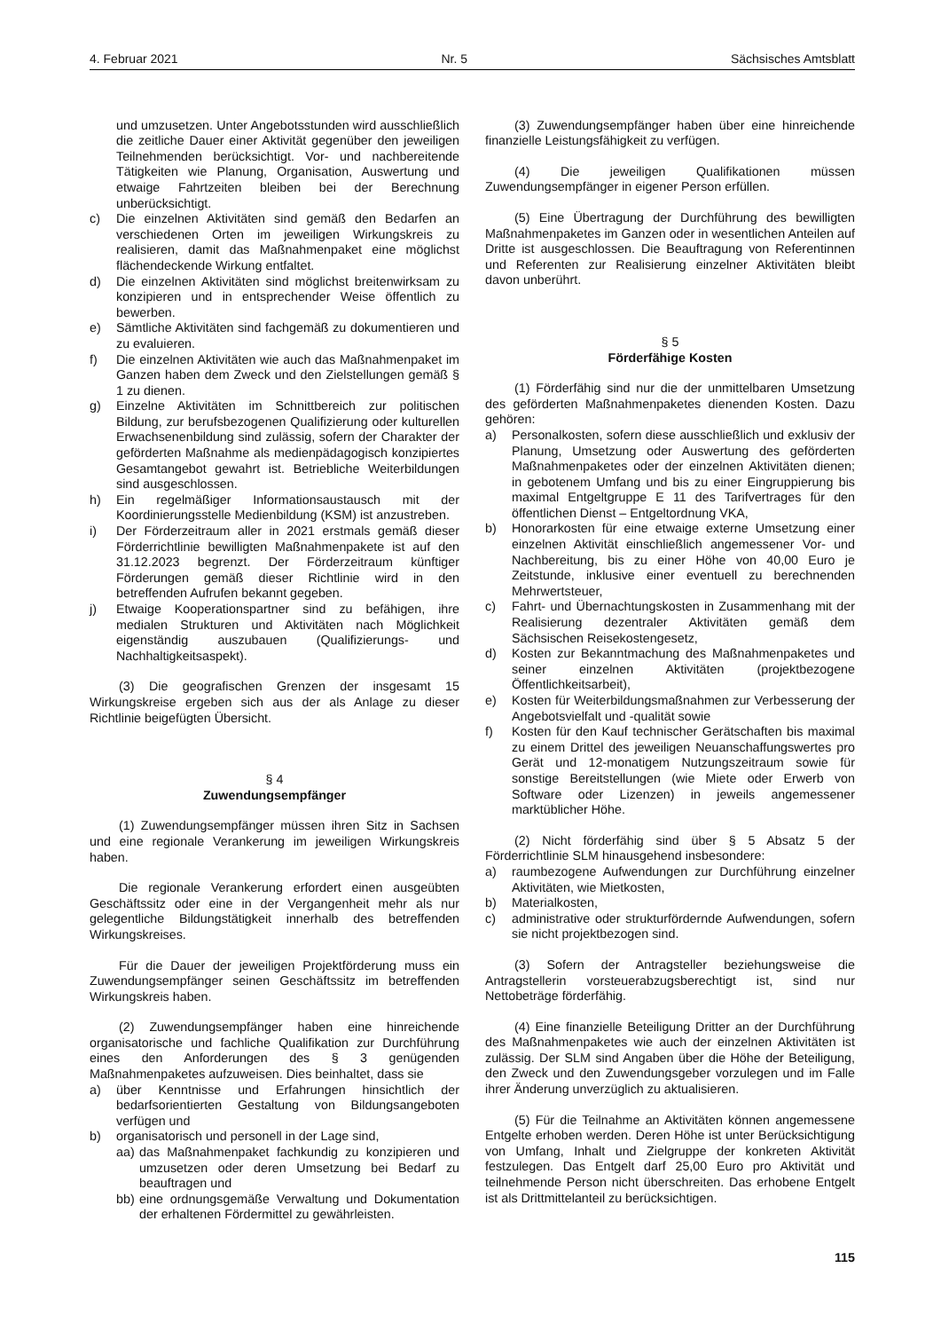4. Februar 2021 Nr. 5 Sächsisches Amtsblatt
und umzusetzen. Unter Angebotsstunden wird ausschließlich die zeitliche Dauer einer Aktivität gegenüber den jeweiligen Teilnehmenden berücksichtigt. Vor- und nachbereitende Tätigkeiten wie Planung, Organisation, Auswertung und etwaige Fahrtzeiten bleiben bei der Berechnung unberücksichtigt.
c) Die einzelnen Aktivitäten sind gemäß den Bedarfen an verschiedenen Orten im jeweiligen Wirkungskreis zu realisieren, damit das Maßnahmenpaket eine möglichst flächendeckende Wirkung entfaltet.
d) Die einzelnen Aktivitäten sind möglichst breitenwirksam zu konzipieren und in entsprechender Weise öffentlich zu bewerben.
e) Sämtliche Aktivitäten sind fachgemäß zu dokumentieren und zu evaluieren.
f) Die einzelnen Aktivitäten wie auch das Maßnahmenpaket im Ganzen haben dem Zweck und den Zielstellungen gemäß § 1 zu dienen.
g) Einzelne Aktivitäten im Schnittbereich zur politischen Bildung, zur berufsbezogenen Qualifizierung oder kulturellen Erwachsenenbildung sind zulässig, sofern der Charakter der geförderten Maßnahme als medienpädagogisch konzipiertes Gesamtangebot gewahrt ist. Betriebliche Weiterbildungen sind ausgeschlossen.
h) Ein regelmäßiger Informationsaustausch mit der Koordinierungsstelle Medienbildung (KSM) ist anzustreben.
i) Der Förderzeitraum aller in 2021 erstmals gemäß dieser Förderrichtlinie bewilligten Maßnahmenpakete ist auf den 31.12.2023 begrenzt. Der Förderzeitraum künftiger Förderungen gemäß dieser Richtlinie wird in den betreffenden Aufrufen bekannt gegeben.
j) Etwaige Kooperationspartner sind zu befähigen, ihre medialen Strukturen und Aktivitäten nach Möglichkeit eigenständig auszubauen (Qualifizierungs- und Nachhaltigkeitsaspekt).
(3) Die geografischen Grenzen der insgesamt 15 Wirkungskreise ergeben sich aus der als Anlage zu dieser Richtlinie beigefügten Übersicht.
§ 4
Zuwendungsempfänger
(1) Zuwendungsempfänger müssen ihren Sitz in Sachsen und eine regionale Verankerung im jeweiligen Wirkungskreis haben.
Die regionale Verankerung erfordert einen ausgeübten Geschäftssitz oder eine in der Vergangenheit mehr als nur gelegentliche Bildungstätigkeit innerhalb des betreffenden Wirkungskreises.
Für die Dauer der jeweiligen Projektförderung muss ein Zuwendungsempfänger seinen Geschäftssitz im betreffenden Wirkungskreis haben.
(2) Zuwendungsempfänger haben eine hinreichende organisatorische und fachliche Qualifikation zur Durchführung eines den Anforderungen des § 3 genügenden Maßnahmenpaketes aufzuweisen. Dies beinhaltet, dass sie
a) über Kenntnisse und Erfahrungen hinsichtlich der bedarfsorientierten Gestaltung von Bildungsangeboten verfügen und
b) organisatorisch und personell in der Lage sind,
aa) das Maßnahmenpaket fachkundig zu konzipieren und umzusetzen oder deren Umsetzung bei Bedarf zu beauftragen und
bb) eine ordnungsgemäße Verwaltung und Dokumentation der erhaltenen Fördermittel zu gewährleisten.
(3) Zuwendungsempfänger haben über eine hinreichende finanzielle Leistungsfähigkeit zu verfügen.
(4) Die jeweiligen Qualifikationen müssen Zuwendungsempfänger in eigener Person erfüllen.
(5) Eine Übertragung der Durchführung des bewilligten Maßnahmenpaketes im Ganzen oder in wesentlichen Anteilen auf Dritte ist ausgeschlossen. Die Beauftragung von Referentinnen und Referenten zur Realisierung einzelner Aktivitäten bleibt davon unberührt.
§ 5
Förderfähige Kosten
(1) Förderfähig sind nur die der unmittelbaren Umsetzung des geförderten Maßnahmenpaketes dienenden Kosten. Dazu gehören:
a) Personalkosten, sofern diese ausschließlich und exklusiv der Planung, Umsetzung oder Auswertung des geförderten Maßnahmenpaketes oder der einzelnen Aktivitäten dienen; in gebotenem Umfang und bis zu einer Eingruppierung bis maximal Entgeltgruppe E 11 des Tarifvertrages für den öffentlichen Dienst – Entgeltordnung VKA,
b) Honorarkosten für eine etwaige externe Umsetzung einer einzelnen Aktivität einschließlich angemessener Vor- und Nachbereitung, bis zu einer Höhe von 40,00 Euro je Zeitstunde, inklusive einer eventuell zu berechnenden Mehrwertsteuer,
c) Fahrt- und Übernachtungskosten in Zusammenhang mit der Realisierung dezentraler Aktivitäten gemäß dem Sächsischen Reisekostengesetz,
d) Kosten zur Bekanntmachung des Maßnahmenpaketes und seiner einzelnen Aktivitäten (projektbezogene Öffentlichkeitsarbeit),
e) Kosten für Weiterbildungsmaßnahmen zur Verbesserung der Angebotsvielfalt und -qualität sowie
f) Kosten für den Kauf technischer Gerätschaften bis maximal zu einem Drittel des jeweiligen Neuanschaffungswertes pro Gerät und 12-monatigem Nutzungszeitraum sowie für sonstige Bereitstellungen (wie Miete oder Erwerb von Software oder Lizenzen) in jeweils angemessener marktüblicher Höhe.
(2) Nicht förderfähig sind über § 5 Absatz 5 der Förderrichtlinie SLM hinausgehend insbesondere:
a) raumbezogene Aufwendungen zur Durchführung einzelner Aktivitäten, wie Mietkosten,
b) Materialkosten,
c) administrative oder strukturfördernde Aufwendungen, sofern sie nicht projektbezogen sind.
(3) Sofern der Antragsteller beziehungsweise die Antragstellerin vorsteuerabzugsberechtigt ist, sind nur Nettobeträge förderfähig.
(4) Eine finanzielle Beteiligung Dritter an der Durchführung des Maßnahmenpaketes wie auch der einzelnen Aktivitäten ist zulässig. Der SLM sind Angaben über die Höhe der Beteiligung, den Zweck und den Zuwendungsgeber vorzulegen und im Falle ihrer Änderung unverzüglich zu aktualisieren.
(5) Für die Teilnahme an Aktivitäten können angemessene Entgelte erhoben werden. Deren Höhe ist unter Berücksichtigung von Umfang, Inhalt und Zielgruppe der konkreten Aktivität festzulegen. Das Entgelt darf 25,00 Euro pro Aktivität und teilnehmende Person nicht überschreiten. Das erhobene Entgelt ist als Drittmittelanteil zu berücksichtigen.
115